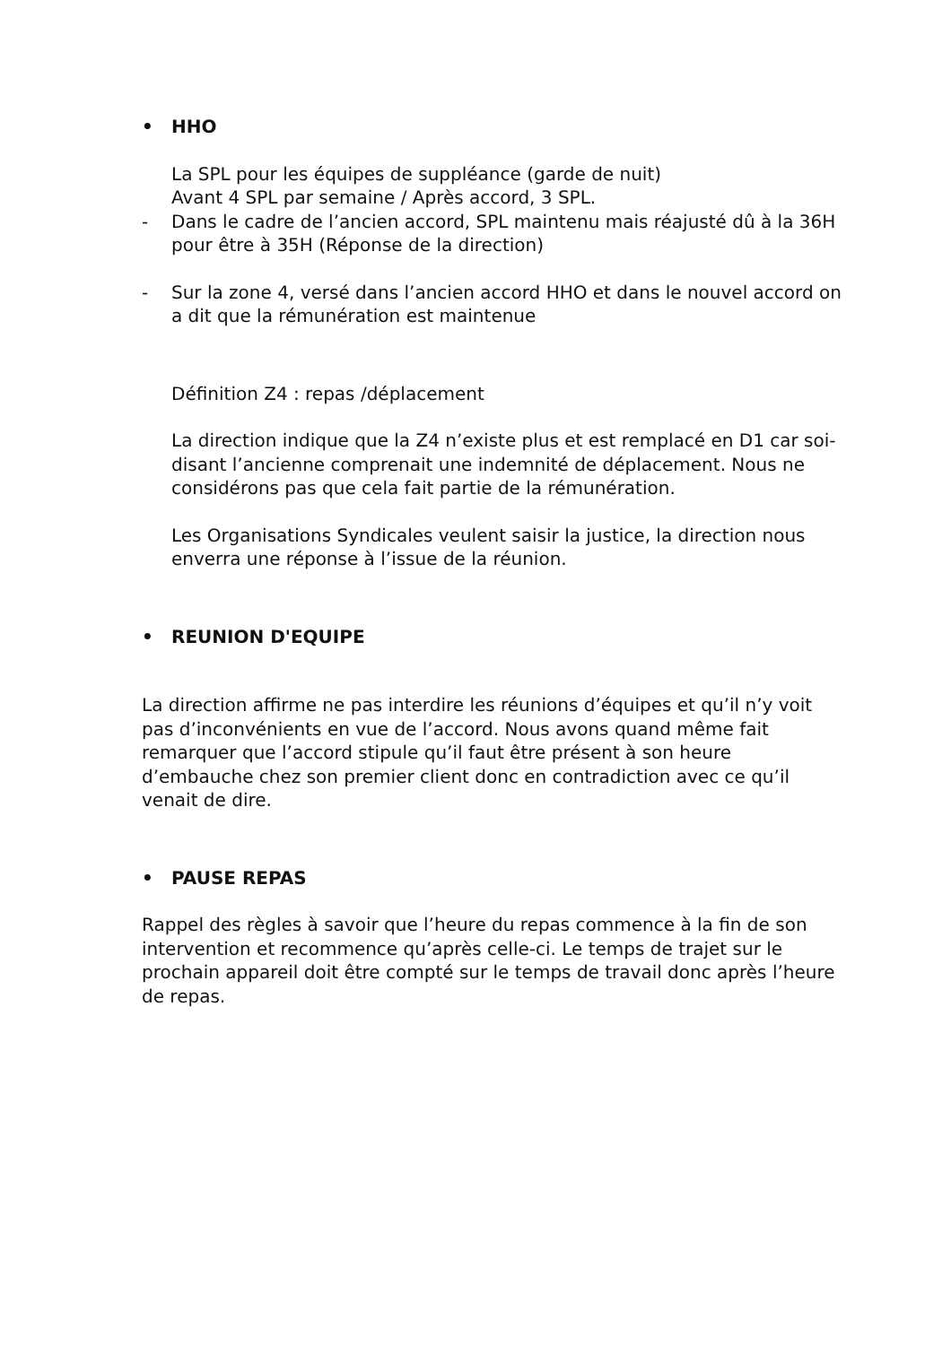• HHO
La SPL pour les équipes de suppléance (garde de nuit)
Avant 4 SPL par semaine / Après accord, 3 SPL.
- Dans le cadre de l’ancien accord, SPL maintenu mais réajusté dû à la 36H pour être à 35H (Réponse de la direction)
- Sur la zone 4, versé dans l’ancien accord HHO et dans le nouvel accord on a dit que la rémunération est maintenue
Définition Z4 : repas /déplacement
La direction indique que la Z4 n’existe plus et est remplacé en D1 car soi-disant l’ancienne comprenait une indemnité de déplacement. Nous ne considérons pas que cela fait partie de la rémunération.
Les Organisations Syndicales veulent saisir la justice, la direction nous enverra une réponse à l’issue de la réunion.
• REUNION D'EQUIPE
La direction affirme ne pas interdire les réunions d’équipes et qu’il n’y voit pas d’inconvénients en vue de l’accord. Nous avons quand même fait remarquer que l’accord stipule qu’il faut être présent à son heure d’embauche chez son premier client donc en contradiction avec ce qu’il venait de dire.
• PAUSE REPAS
Rappel des règles à savoir que l’heure du repas commence à la fin de son intervention et recommence qu’après celle-ci. Le temps de trajet sur le prochain appareil doit être compté sur le temps de travail donc après l’heure de repas.